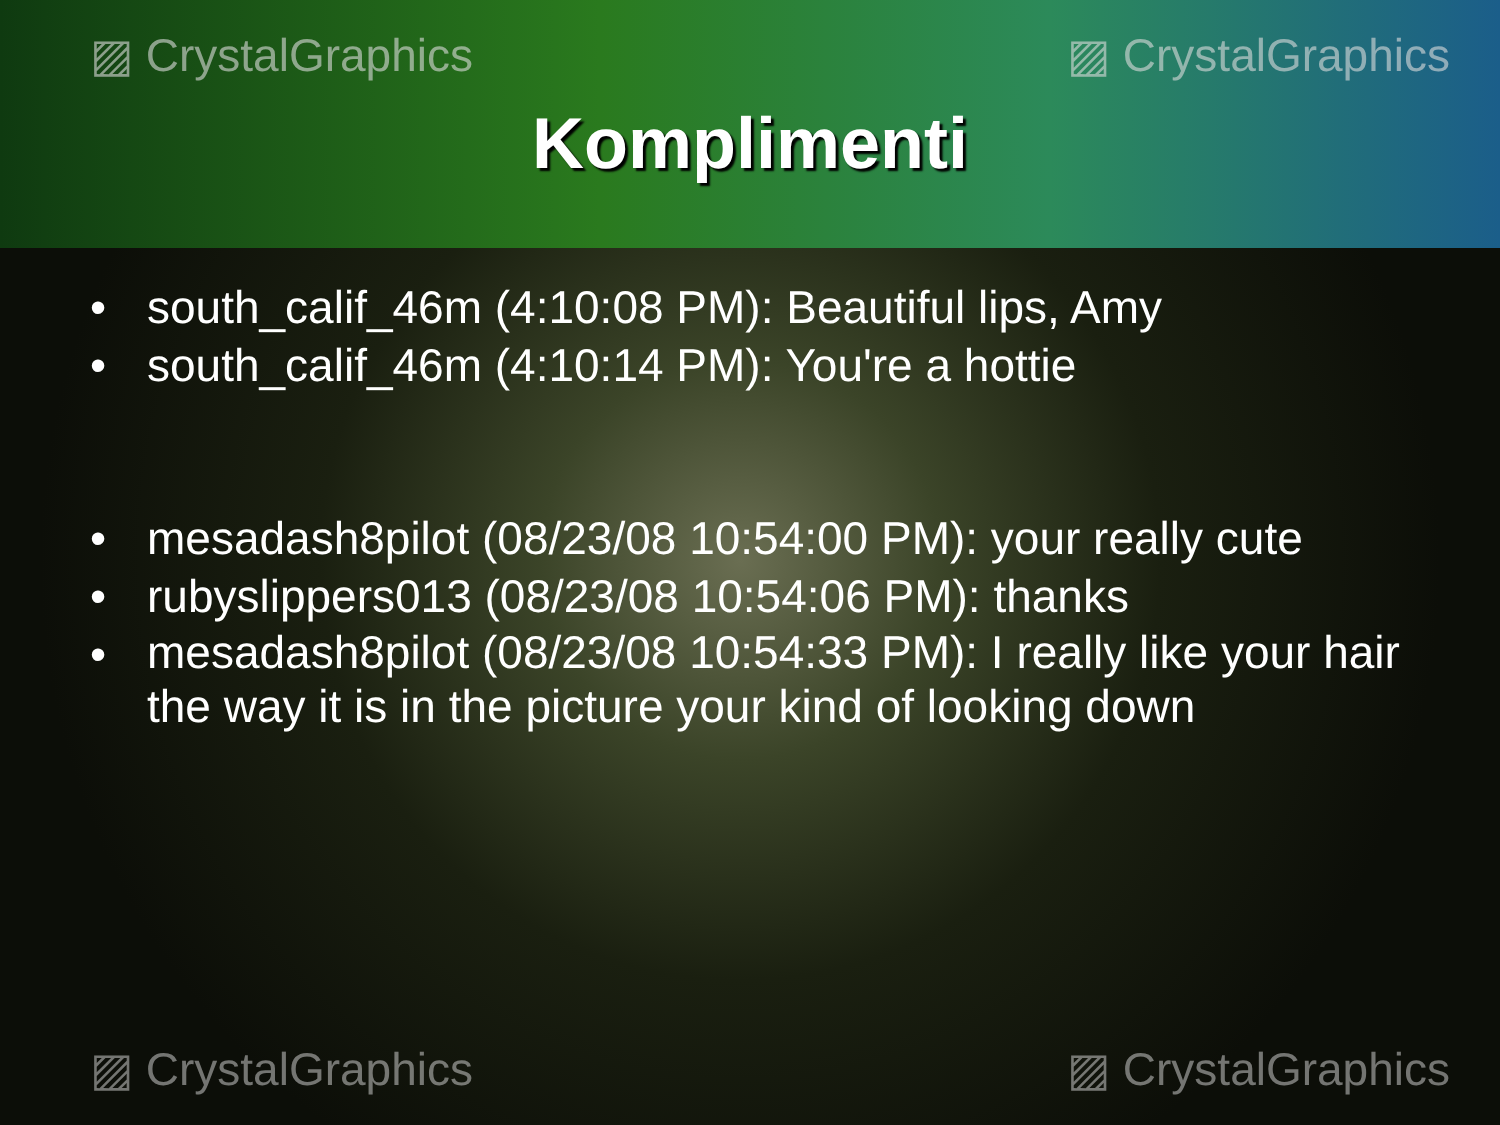▨ CrystalGraphics ▨ CrystalGraphics
Komplimenti
• south_calif_46m (4:10:08 PM): Beautiful lips, Amy
• south_calif_46m (4:10:14 PM): You're a hottie
• mesadash8pilot (08/23/08 10:54:00 PM): your really cute
• rubyslippers013 (08/23/08 10:54:06 PM): thanks
• mesadash8pilot (08/23/08 10:54:33 PM): I really like your hair the way it is in the picture your kind of looking down
▨ CrystalGraphics ▨ CrystalGraphics